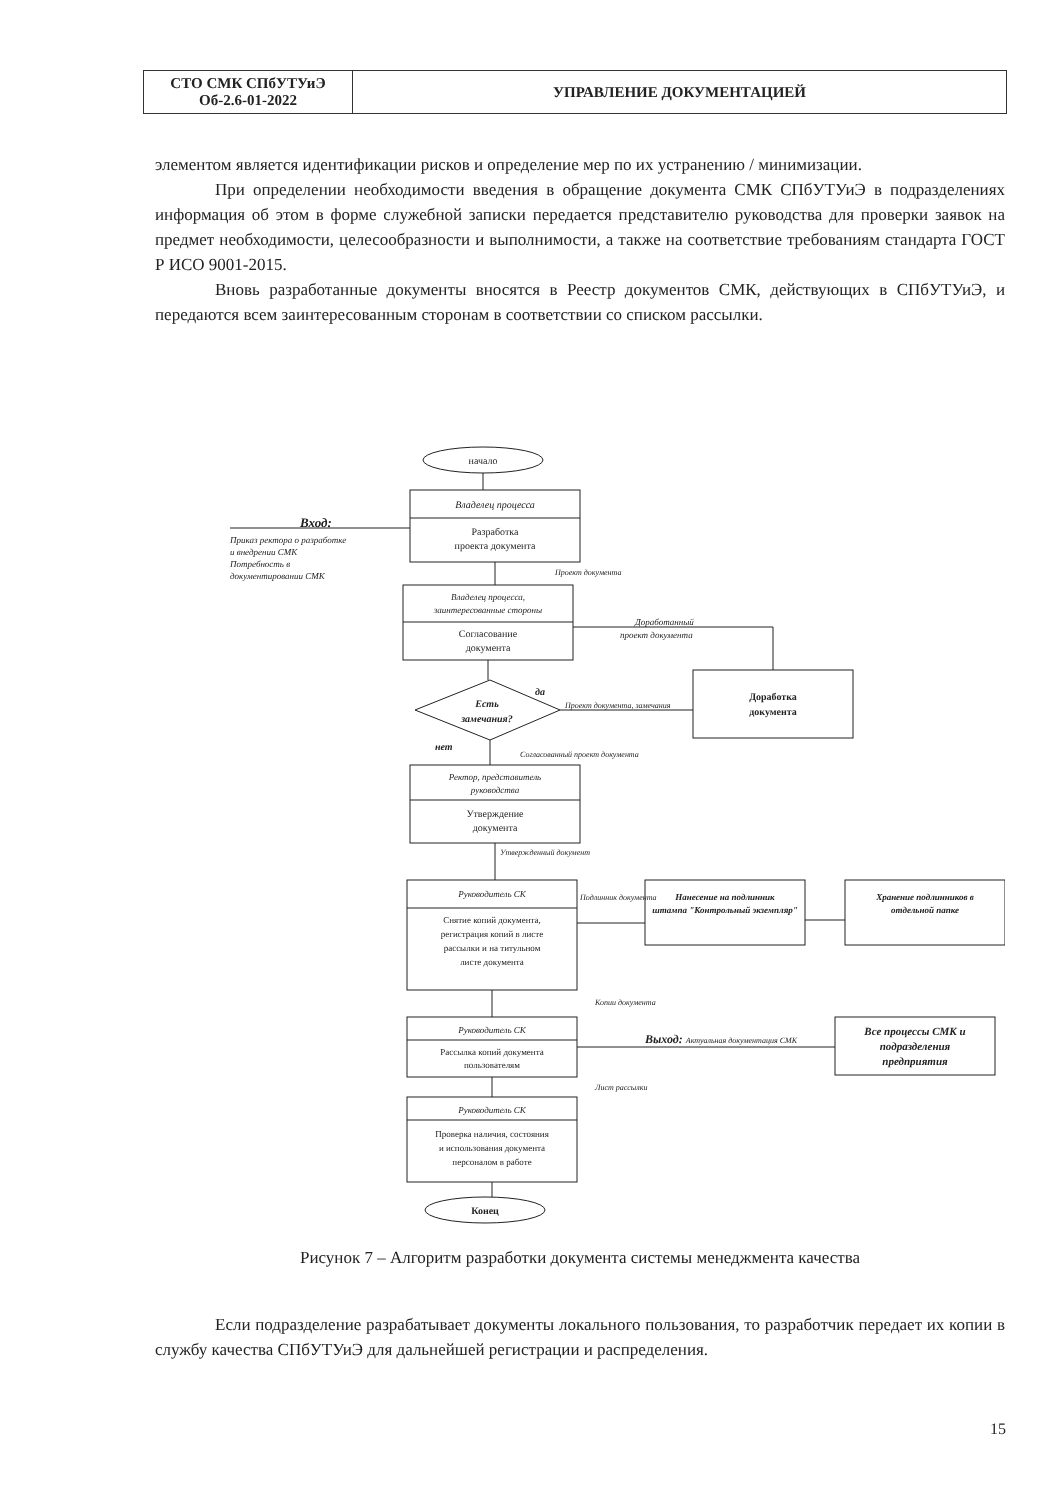| СТО СМК СПбУТУиЭ Об-2.6-01-2022 | УПРАВЛЕНИЕ ДОКУМЕНТАЦИЕЙ |
элементом является идентификации рисков и определение мер по их устранению / минимизации.
При определении необходимости введения в обращение документа СМК СПбУТУиЭ в подразделениях информация об этом в форме служебной записки передается представителю руководства для проверки заявок на предмет необходимости, целесообразности и выполнимости, а также на соответствие требованиям стандарта ГОСТ Р ИСО 9001-2015.
Вновь разработанные документы вносятся в Реестр документов СМК, действующих в СПбУТУиЭ, и передаются всем заинтересованным сторонам в соответствии со списком рассылки.
начало
Владелец процесса
Разработка
проекта документа
Вход:
Приказ ректора о разработке
и внедрении СМК
Потребность в
документировании СМК
Проект документа
Владелец процесса,
заинтересованные стороны
Согласование
документа
Доработанный
проект документа
Есть
замечания?
да
нет
Проект документа, замечания
Доработка
документа
Согласованный проект документа
Ректор, представитель
руководства
Утверждение
документа
Утвержденный документ
Руководитель СК
Снятие копий документа,
регистрация копий в листе
рассылки и на титульном
листе документа
Подлинник документа
Нанесение на подлинник
штампа "Контрольный экземпляр"
Хранение подлинников в
отдельной папке
Копии документа
Руководитель СК
Рассылка копий документа
пользователям
Выход: Актуальная документация СМК
Все процессы СМК и
подразделения
предприятия
Лист рассылки
Руководитель СК
Проверка наличия, состояния
и использования документа
персоналом в работе
Конец
Рисунок 7 – Алгоритм разработки документа системы менеджмента качества
Если подразделение разрабатывает документы локального пользования, то разработчик передает их копии в службу качества СПбУТУиЭ для дальнейшей регистрации и распределения.
15